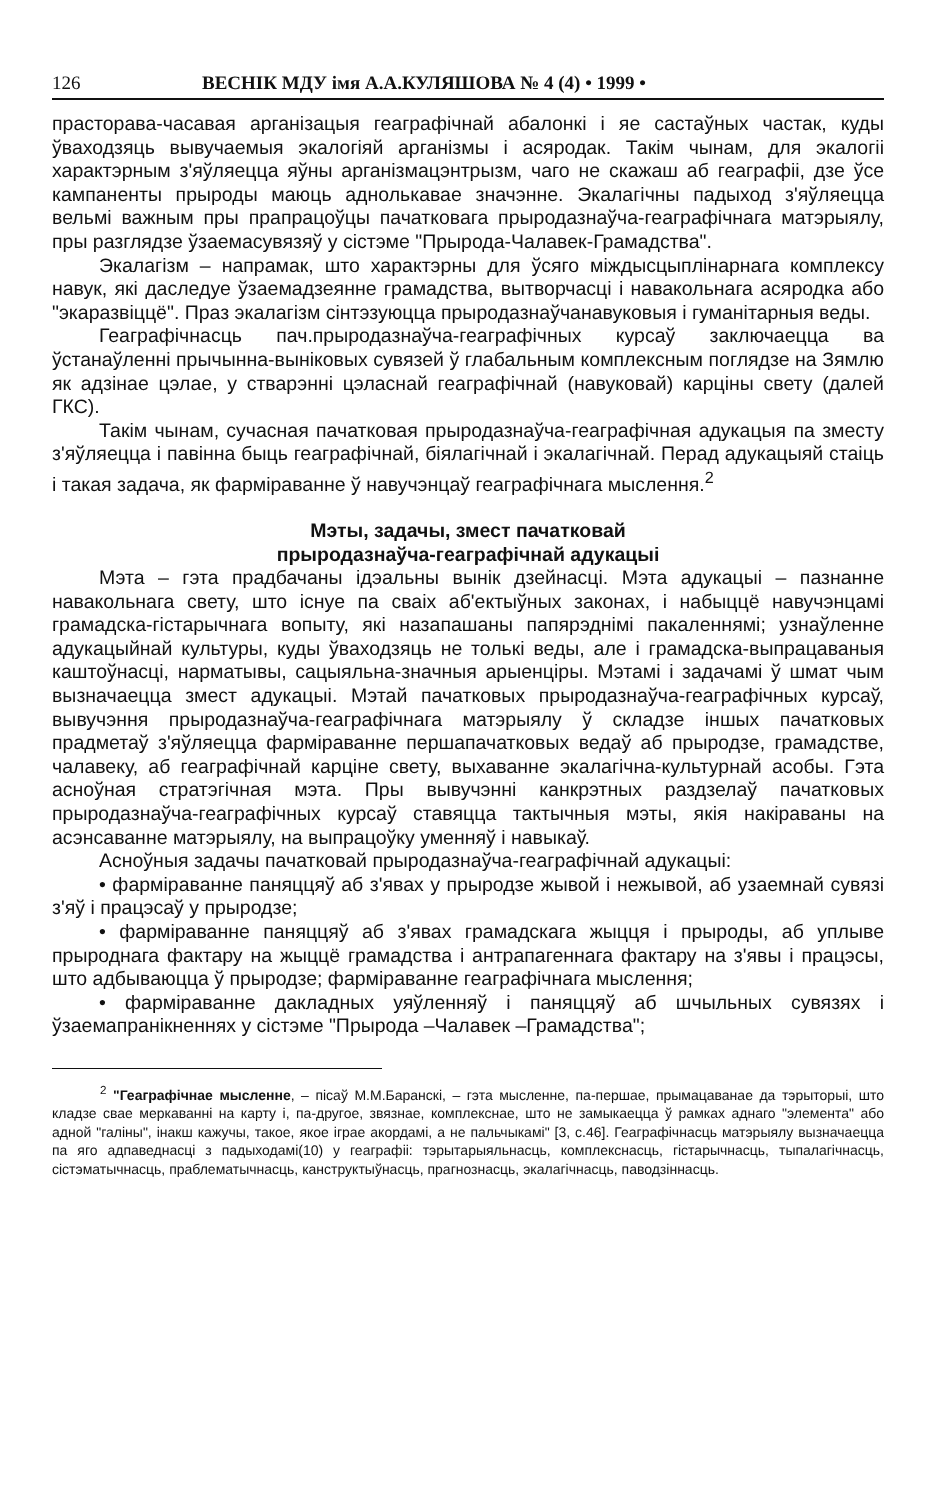126 ВЕСНІК МДУ імя А.А.КУЛЯШОВА № 4 (4) • 1999 •
прасторава-часавая арганізацыя геаграфічнай абалонкі і яе састаўных частак, куды ўваходзяць вывучаемыя экалогіяй арганізмы і асяродак. Такім чынам, для экалогіі характэрным з'яўляецца яўны арганізмацэнтрызм, чаго не скажаш аб геаграфіі, дзе ўсе кампаненты прыроды маюць аднолькавае значэнне. Экалагічны падыход з'яўляецца вельмі важным пры прапрацоўцы пачатковага прыродазнаўча-геаграфічнага матэрыялу, пры разглядзе ўзаемасувязяў у сістэме "Прырода-Чалавек-Грамадства".
Экалагізм – напрамак, што характэрны для ўсяго міждысцыплінарнага комплексу навук, які даследуе ўзаемадзеянне грамадства, вытворчасці і навакольнага асяродка або "экаразвіццё". Праз экалагізм сінтэзуюцца прыродазнаўчанавуковыя і гуманітарныя веды.
Геаграфічнасць пач.прыродазнаўча-геаграфічных курсаў заключаецца ва ўстанаўленні прычынна-выніковых сувязей ў глабальным комплексным поглядзе на Зямлю як адзінае цэлае, у стварэнні цэласнай геаграфічнай (навуковай) карціны свету (далей ГКС).
Такім чынам, сучасная пачатковая прыродазнаўча-геаграфічная адукацыя па зместу з'яўляецца і павінна быць геаграфічнай, біялагічнай і экалагічнай. Перад адукацыяй стаіць і такая задача, як фарміраванне ў навучэнцаў геаграфічнага мыслення.<sup>2</sup>
Мэты, задачы, змест пачатковай
прыродазнаўча-геаграфічнай адукацыі
Мэта – гэта прадбачаны ідэальны вынік дзейнасці. Мэта адукацыі – пазнанне навакольнага свету, што існуе па сваіх аб'ектыўных законах, і набыццё навучэнцамі грамадска-гістарычнага вопыту, які назапашаны папярэднімі пакаленнямі; узнаўленне адукацыйнай культуры, куды ўваходзяць не толькі веды, але і грамадска-выпрацаваныя каштоўнасці, нарматывы, сацыяльна-значныя арыенціры. Мэтамі і задачамі ў шмат чым вызначаецца змест адукацыі. Мэтай пачатковых прыродазнаўча-геаграфічных курсаў, вывучэння прыродазнаўча-геаграфічнага матэрыялу ў складзе іншых пачатковых прадметаў з'яўляецца фарміраванне першапачатковых ведаў аб прыродзе, грамадстве, чалавеку, аб геаграфічнай карціне свету, выхаванне экалагічна-культурнай асобы. Гэта асноўная стратэгічная мэта. Пры вывучэнні канкрэтных раздзелаў пачатковых прыродазнаўча-геаграфічных курсаў ставяцца тактычныя мэты, якія накіраваны на асэнсаванне матэрыялу, на выпрацоўку уменняў і навыкаў.
Асноўныя задачы пачатковай прыродазнаўча-геаграфічнай адукацыі:
• фарміраванне паняццяў аб з'явах у прыродзе жывой і нежывой, аб узаемнай сувязі з'яў і працэсаў у прыродзе;
• фарміраванне паняццяў аб з'явах грамадскага жыцця і прыроды, аб уплыве прыроднага фактару на жыццё грамадства і антрапагеннага фактару на з'явы і працэсы, што адбываюцца ў прыродзе; фарміраванне геаграфічнага мыслення;
• фарміраванне дакладных уяўленняў і паняццяў аб шчыльных сувязях і ўзаемапранікненнях у сістэме "Прырода –Чалавек –Грамадства";
<sup>2</sup> "Геаграфічнае мысленне, – пісаў М.М.Баранскі, – гэта мысленне, па-першае, прымацаванае да тэрыторыі, што кладзе свае меркаванні на карту і, па-другое, звязнае, комплекснае, што не замыкаецца ў рамках аднаго "элемента" або адной "галіны", інакш кажучы, такое, якое іграе акордамі, а не пальчыкамі" [3, с.46]. Геаграфічнасць матэрыялу вызначаецца па яго адпаведнасці з падыходамі(10) у геаграфіі: тэрытарыяльнасць, комплекснасць, гістарычнасць, тыпалагічнасць, сістэматычнасць, праблематычнасць, канструктыўнасць, прагнознасць, экалагічнасць, паводзіннасць.